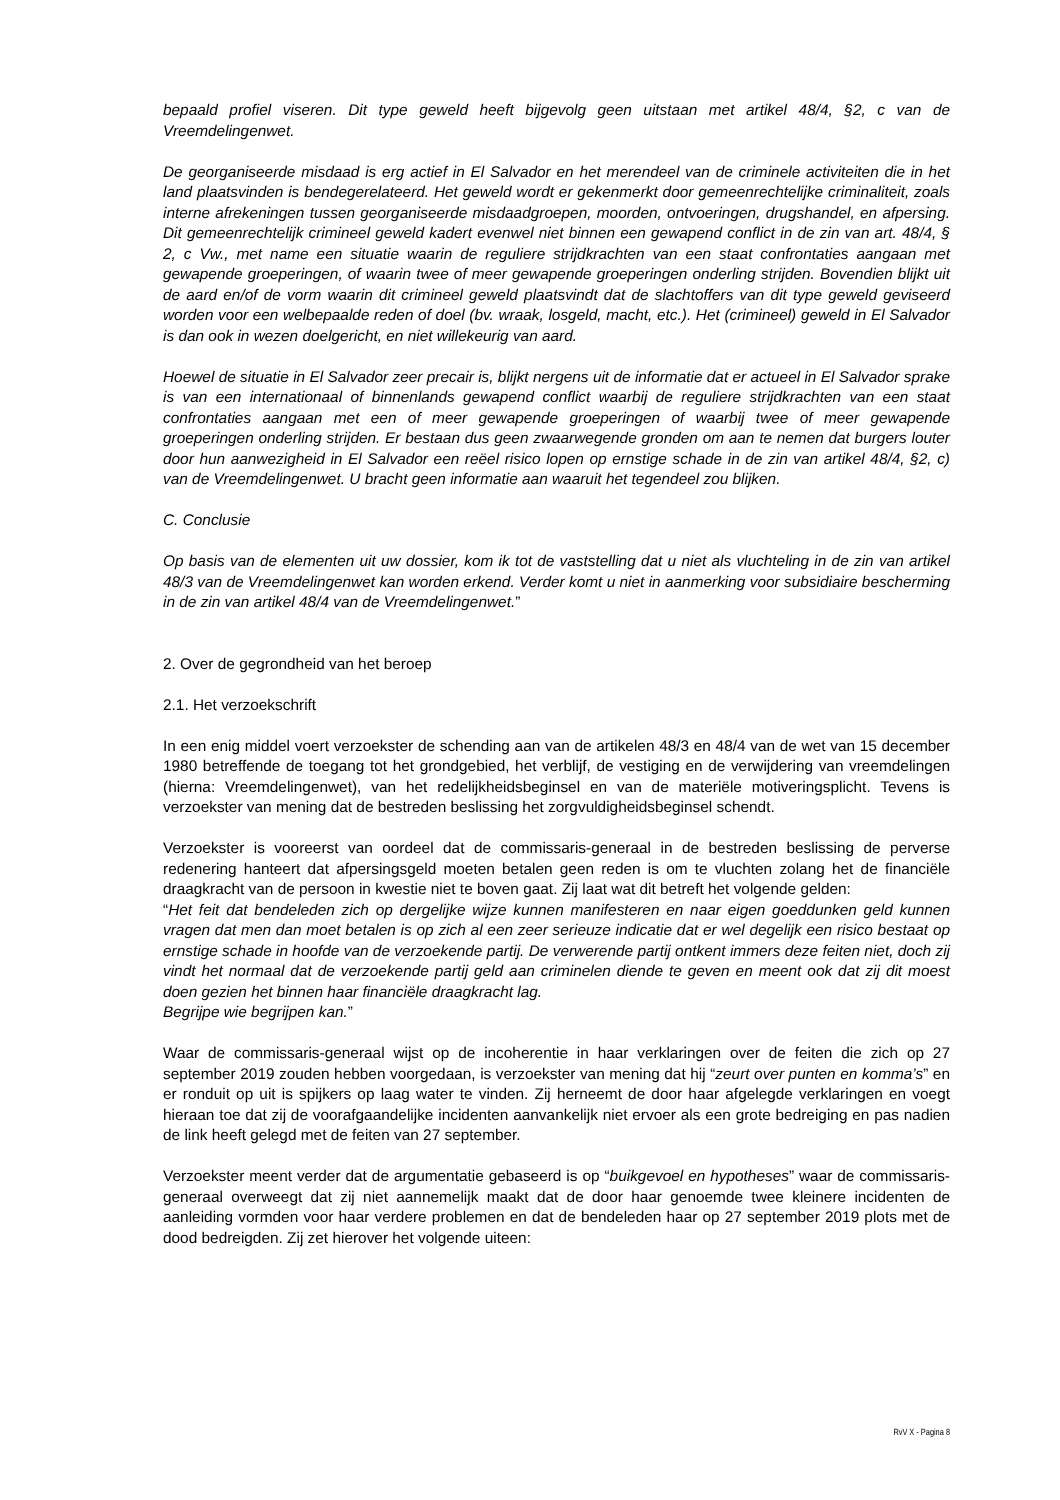bepaald profiel viseren. Dit type geweld heeft bijgevolg geen uitstaan met artikel 48/4, §2, c van de Vreemdelingenwet.
De georganiseerde misdaad is erg actief in El Salvador en het merendeel van de criminele activiteiten die in het land plaatsvinden is bendegerelateerd. Het geweld wordt er gekenmerkt door gemeenrechtelijke criminaliteit, zoals interne afrekeningen tussen georganiseerde misdaadgroepen, moorden, ontvoeringen, drugshandel, en afpersing. Dit gemeenrechtelijk crimineel geweld kadert evenwel niet binnen een gewapend conflict in de zin van art. 48/4, § 2, c Vw., met name een situatie waarin de reguliere strijdkrachten van een staat confrontaties aangaan met gewapende groeperingen, of waarin twee of meer gewapende groeperingen onderling strijden. Bovendien blijkt uit de aard en/of de vorm waarin dit crimineel geweld plaatsvindt dat de slachtoffers van dit type geweld geviseerd worden voor een welbepaalde reden of doel (bv. wraak, losgeld, macht, etc.). Het (crimineel) geweld in El Salvador is dan ook in wezen doelgericht, en niet willekeurig van aard.
Hoewel de situatie in El Salvador zeer precair is, blijkt nergens uit de informatie dat er actueel in El Salvador sprake is van een internationaal of binnenlands gewapend conflict waarbij de reguliere strijdkrachten van een staat confrontaties aangaan met een of meer gewapende groeperingen of waarbij twee of meer gewapende groeperingen onderling strijden. Er bestaan dus geen zwaarwegende gronden om aan te nemen dat burgers louter door hun aanwezigheid in El Salvador een reëel risico lopen op ernstige schade in de zin van artikel 48/4, §2, c) van de Vreemdelingenwet. U bracht geen informatie aan waaruit het tegendeel zou blijken.
C. Conclusie
Op basis van de elementen uit uw dossier, kom ik tot de vaststelling dat u niet als vluchteling in de zin van artikel 48/3 van de Vreemdelingenwet kan worden erkend. Verder komt u niet in aanmerking voor subsidiaire bescherming in de zin van artikel 48/4 van de Vreemdelingenwet.”
2. Over de gegrondheid van het beroep
2.1. Het verzoekschrift
In een enig middel voert verzoekster de schending aan van de artikelen 48/3 en 48/4 van de wet van 15 december 1980 betreffende de toegang tot het grondgebied, het verblijf, de vestiging en de verwijdering van vreemdelingen (hierna: Vreemdelingenwet), van het redelijkheidsbeginsel en van de materiële motiveringsplicht. Tevens is verzoekster van mening dat de bestreden beslissing het zorgvuldigheidsbeginsel schendt.
Verzoekster is vooreerst van oordeel dat de commissaris-generaal in de bestreden beslissing de perverse redenering hanteert dat afpersingsgeld moeten betalen geen reden is om te vluchten zolang het de financiële draagkracht van de persoon in kwestie niet te boven gaat. Zij laat wat dit betreft het volgende gelden:
“Het feit dat bendeleden zich op dergelijke wijze kunnen manifesteren en naar eigen goeddunken geld kunnen vragen dat men dan moet betalen is op zich al een zeer serieuze indicatie dat er wel degelijk een risico bestaat op ernstige schade in hoofde van de verzoekende partij. De verwerende partij ontkent immers deze feiten niet, doch zij vindt het normaal dat de verzoekende partij geld aan criminelen diende te geven en meent ook dat zij dit moest doen gezien het binnen haar financiële draagkracht lag.
Begrijpe wie begrijpen kan.”
Waar de commissaris-generaal wijst op de incoherentie in haar verklaringen over de feiten die zich op 27 september 2019 zouden hebben voorgedaan, is verzoekster van mening dat hij “zeurt over punten en komma’s” en er ronduit op uit is spijkers op laag water te vinden. Zij herneemt de door haar afgelegde verklaringen en voegt hieraan toe dat zij de voorafgaandelijke incidenten aanvankelijk niet ervoer als een grote bedreiging en pas nadien de link heeft gelegd met de feiten van 27 september.
Verzoekster meent verder dat de argumentatie gebaseerd is op “buikgevoel en hypotheses” waar de commissaris-generaal overweegt dat zij niet aannemelijk maakt dat de door haar genoemde twee kleinere incidenten de aanleiding vormden voor haar verdere problemen en dat de bendeleden haar op 27 september 2019 plots met de dood bedreigden. Zij zet hierover het volgende uiteen:
RvV X - Pagina 8